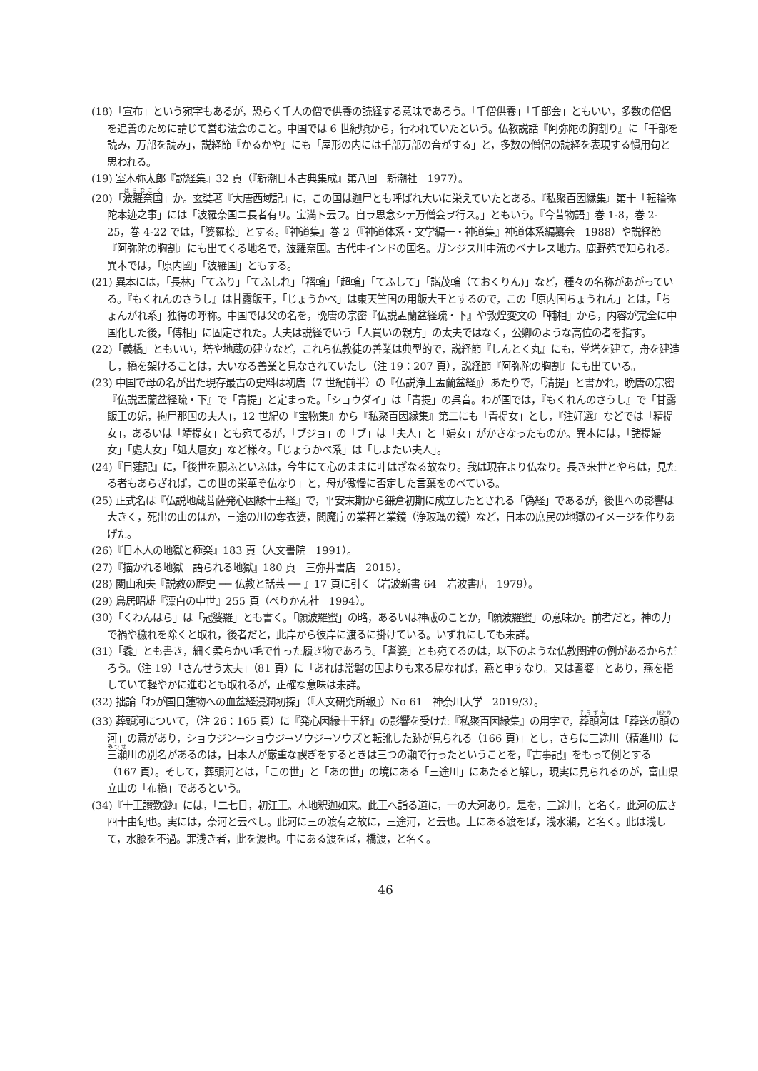(18)「宣布」という宛字もあるが，恐らく千人の僧で供養の読経する意味であろう。「千僧供養」「千部会」ともいい，多数の僧侶を追善のために請じて営む法会のこと。中国では 6 世紀頃から，行われていたという。仏教説話『阿弥陀の胸割り』に「千部を読み，万部を読み」，説経節『かるかや』にも「屋形の内には千部万部の音がする」と，多数の僧侶の読経を表現する慣用句と思われる。
(19) 室木弥太郎『説経集』32 頁（『新潮日本古典集成』第八回　新潮社　1977）。
(20)「波羅奈国」か。玄奘著『大唐西域記』に，この国は迦尸とも呼ばれ大いに栄えていたとある。『私聚百因縁集』第十「転輪弥陀本迹之事」には「波羅奈国ニ長者有リ。宝満ト云フ。自ラ思念シテ万僧会ヲ行ス。」ともいう。『今昔物語』巻 1-8，巻 2-25，巻 4-22 では，「婆羅㮈」とする。『神道集』巻 2（『神道体系・文学編一・神道集』神道体系編纂会　1988）や説経節『阿弥陀の胸割』にも出てくる地名で，波羅奈国。古代中インドの国名。ガンジス川中流のベナレス地方。鹿野苑で知られる。異本では，「原内國」「波羅国」ともする。
(21) 異本には，「長林」「てふり」「てふしれ」「褶輪」「超輪」「てふして」「諧茂輪（ておくりん)」など，種々の名称があがっている。『もくれんのさうし』は甘露飯王，「じょうかべ」は東天竺国の用飯大王とするので，この「原内国ちょうれん」とは，「ちょんがれ系」独得の呼称。中国では父の名を，晩唐の宗密『仏説盂蘭盆経疏・下』や敦煌変文の「輔相」から，内容が完全に中国化した後，「傅相」に固定された。大夫は説経でいう「人買いの親方」の太夫ではなく，公卿のような高位の者を指す。
(22)「義橋」ともいい，塔や地蔵の建立など，これら仏教徒の善業は典型的で，説経節『しんとく丸』にも，堂塔を建て，舟を建造し，橋を架けることは，大いなる善業と見なされていたし（注 19：207 頁），説経節『阿弥陀の胸割』にも出ている。
(23) 中国で母の名が出た現存最古の史料は初唐（7 世紀前半）の『仏説浄土盂蘭盆経』）あたりで，「清提」と書かれ，晩唐の宗密『仏説盂蘭盆経疏・下』で「青提」と定まった。「ショウダイ」は「青提」の呉音。わが国では，『もくれんのさうし』で「甘露飯王の妃，拘尸那国の夫人」，12 世紀の『宝物集』から『私聚百因縁集』第二にも「青提女」とし，『注好選』などでは「精提女」，あるいは「靖提女」とも宛てるが，「ブジョ」の「ブ」は「夫人」と「婦女」がかさなったものか。異本には，「諸提婦女」「處大女」「処大扈女」など様々。「じょうかべ系」は「しよたい夫人」。
(24)『目蓮記』に，「後世を願ふといふは，今生にて心のままに叶はざなる故なり。我は現在より仏なり。長き来世とやらは，見たる者もあらざれば，この世の栄華ぞ仏なり」と，母が傲慢に否定した言葉をのべている。
(25) 正式名は『仏説地蔵菩薩発心因縁十王経』で，平安末期から鎌倉初期に成立したとされる「偽経」であるが，後世への影響は大きく，死出の山のほか，三途の川の奪衣婆，閻魔庁の業秤と業鏡（浄玻璃の鏡）など，日本の庶民の地獄のイメージを作りあげた。
(26)『日本人の地獄と極楽』183 頁（人文書院　1991）。
(27)『描かれる地獄　語られる地獄』180 頁　三弥井書店　2015）。
(28) 関山和夫『説教の歴史 ── 仏教と話芸 ── 』17 頁に引く（岩波新書 64　岩波書店　1979）。
(29) 鳥居昭雄『漂白の中世』255 頁（ぺりかん社　1994）。
(30)「くわんはら」は「冠婆羅」とも書く。「願波羅蜜」の略，あるいは神祓のことか，「願波羅蜜」の意味か。前者だと，神の力で禍や穢れを除くと取れ，後者だと，此岸から彼岸に渡るに掛けている。いずれにしても未詳。
(31)「毳」とも書き，細く柔らかい毛で作った履き物であろう。「耆婆」とも宛てるのは，以下のような仏教関連の例があるからだろう。（注 19）「さんせう太夫」（81 頁）に「あれは常磐の国よりも来る鳥なれば，燕と申すなり。又は耆婆」とあり，燕を指していて軽やかに進むとも取れるが，正確な意味は未詳。
(32) 拙論「わが国目蓮物への血盆経浸潤初探」（『人文研究所報』）No 61　神奈川大学　2019/3）。
(33) 葬頭河について，（注 26：165 頁）に『発心因縁十王経』の影響を受けた『私聚百因縁集』の用字で，葬頭河は「葬送の頭の河」の意があり，ショウジン→ショウジ→ソウジ→ソウズと転訛した跡が見られる（166 頁)」とし，さらに三途川（精進川）に三瀬川の別名があるのは，日本人が厳重な禊ぎをするときは三つの瀬で行ったということを，『古事記』をもって例とする（167 頁）。そして，葬頭河とは，「この世」と「あの世」の境にある「三途川」にあたると解し，現実に見られるのが，富山県立山の「布橋」であるという。
(34)『十王讃歎鈔』には，「二七日，初江王。本地釈迦如来。此王へ詣る道に，一の大河あり。是を，三途川，と名く。此河の広さ四十由旬也。実には，奈河と云べし。此河に三の渡有之故に，三途河，と云也。上にある渡をば，浅水瀬，と名く。此は浅して，水膝を不過。罪浅き者，此を渡也。中にある渡をば，橋渡，と名く。
46